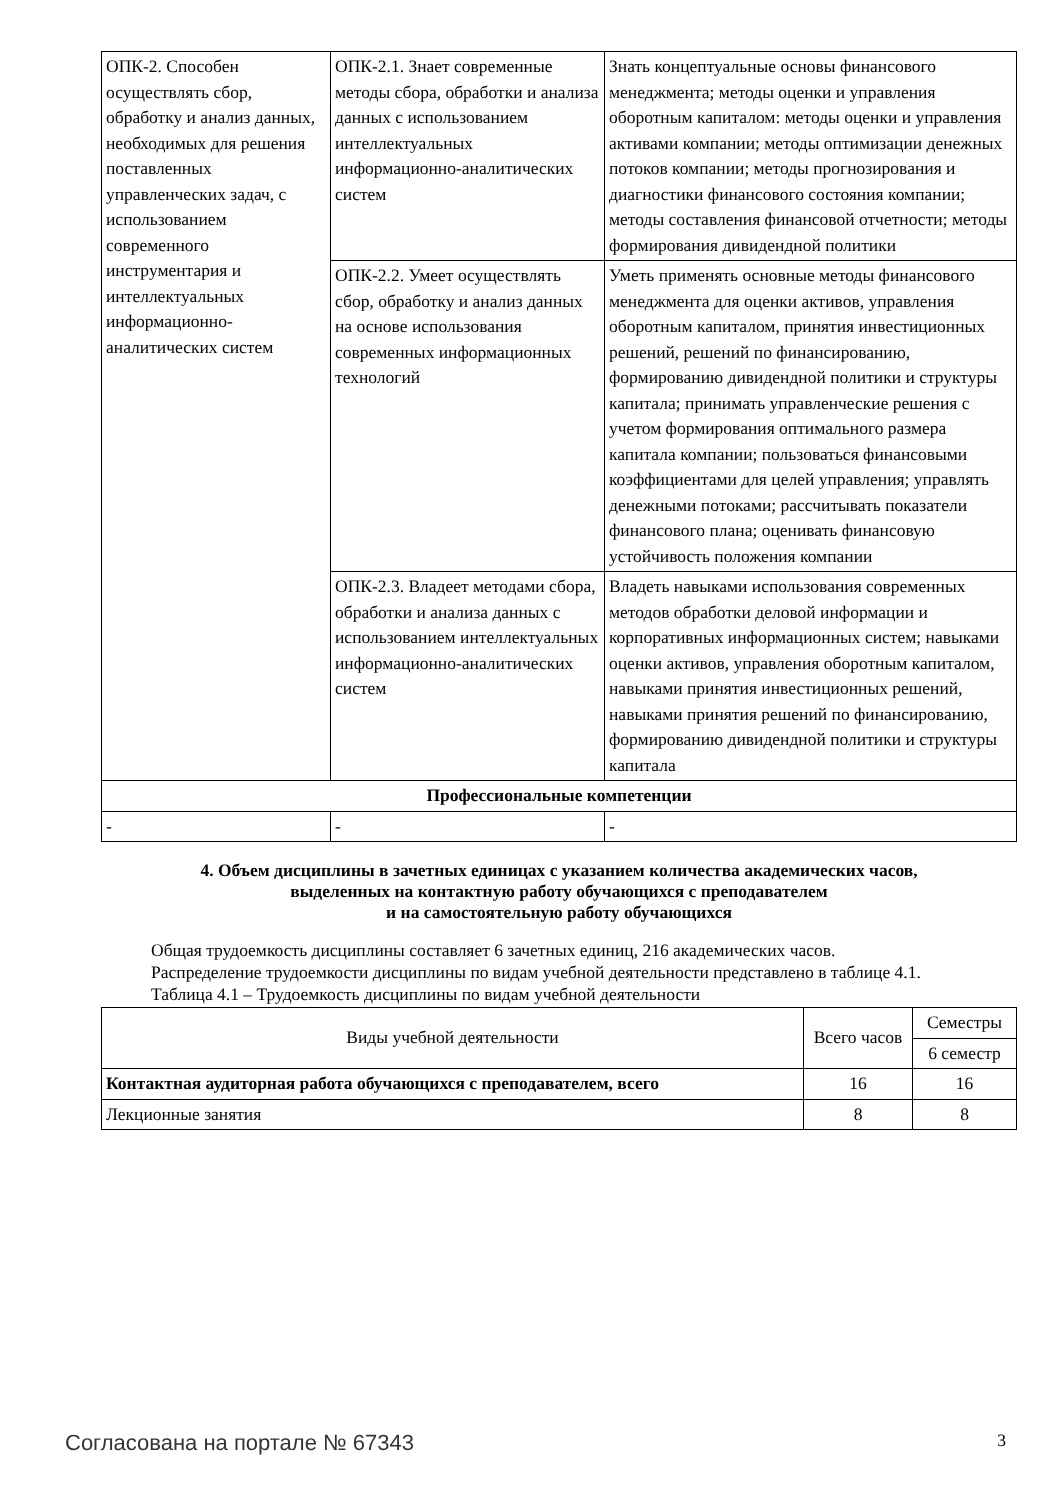| ОПК-2. Способен осуществлять сбор, обработку и анализ данных, необходимых для решения поставленных управленческих задач, с использованием современного инструментария и интеллектуальных информационно-аналитических систем | ОПК-2.1. Знает современные методы сбора, обработки и анализа данных с использованием интеллектуальных информационно-аналитических систем | Знать концептуальные основы финансового менеджмента; методы оценки и управления оборотным капиталом: методы оценки и управления активами компании; методы оптимизации денежных потоков компании; методы прогнозирования и диагностики финансового состояния компании; методы составления финансовой отчетности; методы формирования дивидендной политики |
| | ОПК-2.2. Умеет осуществлять сбор, обработку и анализ данных на основе использования современных информационных технологий | Уметь применять основные методы финансового менеджмента для оценки активов, управления оборотным капиталом, принятия инвестиционных решений, решений по финансированию, формированию дивидендной политики и структуры капитала; принимать управленческие решения с учетом формирования оптимального размера капитала компании; пользоваться финансовыми коэффициентами для целей управления; управлять денежными потоками; рассчитывать показатели финансового плана; оценивать финансовую устойчивость положения компании |
| | ОПК-2.3. Владеет методами сбора, обработки и анализа данных с использованием интеллектуальных информационно-аналитических систем | Владеть навыками использования современных методов обработки деловой информации и корпоративных информационных систем; навыками оценки активов, управления оборотным капиталом, навыками принятия инвестиционных решений, навыками принятия решений по финансированию, формированию дивидендной политики и структуры капитала |
| Профессиональные компетенции | | |
| - | - | - |
4. Объем дисциплины в зачетных единицах с указанием количества академических часов,
выделенных на контактную работу обучающихся с преподавателем
и на самостоятельную работу обучающихся
Общая трудоемкость дисциплины составляет 6 зачетных единиц, 216 академических часов.
Распределение трудоемкости дисциплины по видам учебной деятельности представлено в таблице 4.1.
Таблица 4.1 – Трудоемкость дисциплины по видам учебной деятельности
| Виды учебной деятельности | Всего часов | Семестры |
| --- | --- | --- |
| | | 6 семестр |
| Контактная аудиторная работа обучающихся с преподавателем, всего | 16 | 16 |
| Лекционные занятия | 8 | 8 |
Согласована на портале № 67343 3